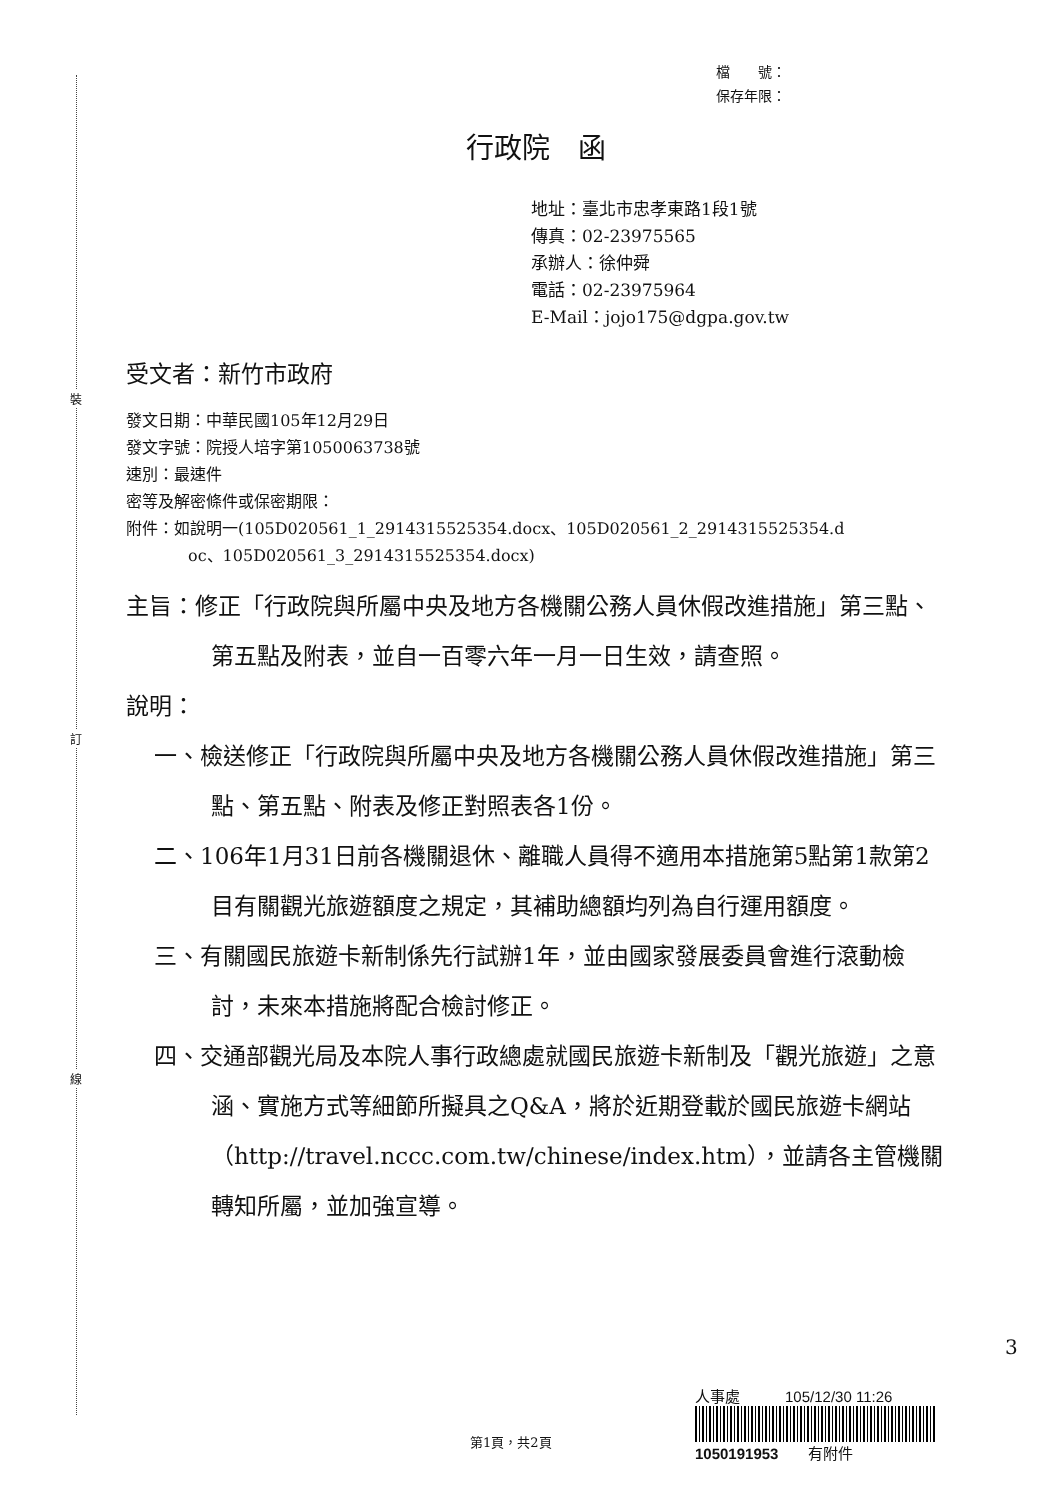裝
訂
線
檔　　號：
保存年限：
行政院　函
地址：臺北市忠孝東路1段1號
傳真：02-23975565
承辦人：徐仲舜
電話：02-23975964
E-Mail：jojo175@dgpa.gov.tw
受文者：新竹市政府
發文日期：中華民國105年12月29日
發文字號：院授人培字第1050063738號
速別：最速件
密等及解密條件或保密期限：
附件：如說明一(105D020561_1_2914315525354.docx、105D020561_2_2914315525354.d
oc、105D020561_3_2914315525354.docx)
主旨：修正「行政院與所屬中央及地方各機關公務人員休假改進措施」第三點、第五點及附表，並自一百零六年一月一日生效，請查照。
說明：
一、檢送修正「行政院與所屬中央及地方各機關公務人員休假改進措施」第三點、第五點、附表及修正對照表各1份。
二、106年1月31日前各機關退休、離職人員得不適用本措施第5點第1款第2目有關觀光旅遊額度之規定，其補助總額均列為自行運用額度。
三、有關國民旅遊卡新制係先行試辦1年，並由國家發展委員會進行滾動檢討，未來本措施將配合檢討修正。
四、交通部觀光局及本院人事行政總處就國民旅遊卡新制及「觀光旅遊」之意涵、實施方式等細節所擬具之Q&A，將於近期登載於國民旅遊卡網站（http://travel.nccc.com.tw/chinese/index.htm），並請各主管機關轉知所屬，並加強宣導。
人事處　　　105/12/30 11:26
1050191953　　有附件
第1頁，共2頁
3